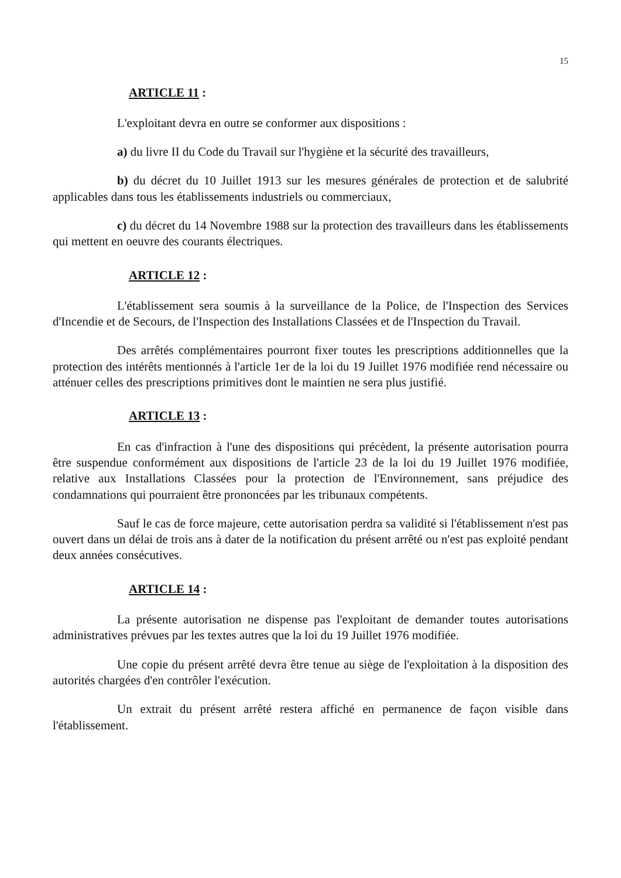15
ARTICLE 11 :
L'exploitant devra en outre se conformer aux dispositions :
a) du livre II du Code du Travail sur l'hygiène et la sécurité des travailleurs,
b) du décret du 10 Juillet 1913 sur les mesures générales de protection et de salubrité applicables dans tous les établissements industriels ou commerciaux,
c) du décret du 14 Novembre 1988 sur la protection des travailleurs dans les établissements qui mettent en oeuvre des courants électriques.
ARTICLE 12 :
L'établissement sera soumis à la surveillance de la Police, de l'Inspection des Services d'Incendie et de Secours, de l'Inspection des Installations Classées et de l'Inspection du Travail.
Des arrêtés complémentaires pourront fixer toutes les prescriptions additionnelles que la protection des intérêts mentionnés à l'article 1er de la loi du 19 Juillet 1976 modifiée rend nécessaire ou atténuer celles des prescriptions primitives dont le maintien ne sera plus justifié.
ARTICLE 13 :
En cas d'infraction à l'une des dispositions qui précèdent, la présente autorisation pourra être suspendue conformément aux dispositions de l'article 23 de la loi du 19 Juillet 1976 modifiée, relative aux Installations Classées pour la protection de l'Environnement, sans préjudice des condamnations qui pourraient être prononcées par les tribunaux compétents.
Sauf le cas de force majeure, cette autorisation perdra sa validité si l'établissement n'est pas ouvert dans un délai de trois ans à dater de la notification du présent arrêté ou n'est pas exploité pendant deux années consécutives.
ARTICLE 14 :
La présente autorisation ne dispense pas l'exploitant de demander toutes autorisations administratives prévues par les textes autres que la loi du 19 Juillet 1976 modifiée.
Une copie du présent arrêté devra être tenue au siège de l'exploitation à la disposition des autorités chargées d'en contrôler l'exécution.
Un extrait du présent arrêté restera affiché en permanence de façon visible dans l'établissement.